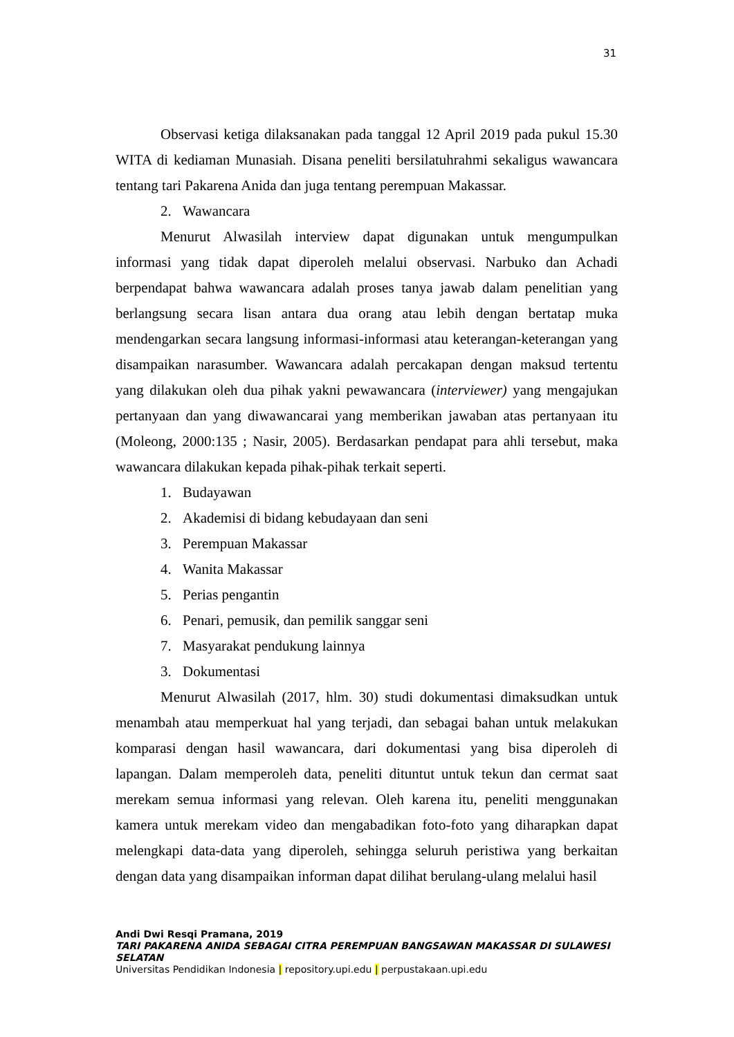31
Observasi ketiga dilaksanakan pada tanggal 12 April 2019 pada pukul 15.30 WITA di kediaman Munasiah. Disana peneliti bersilatuhrahmi sekaligus wawancara tentang tari Pakarena Anida dan juga tentang perempuan Makassar.
2. Wawancara
Menurut Alwasilah interview dapat digunakan untuk mengumpulkan informasi yang tidak dapat diperoleh melalui observasi. Narbuko dan Achadi berpendapat bahwa wawancara adalah proses tanya jawab dalam penelitian yang berlangsung secara lisan antara dua orang atau lebih dengan bertatap muka mendengarkan secara langsung informasi-informasi atau keterangan-keterangan yang disampaikan narasumber. Wawancara adalah percakapan dengan maksud tertentu yang dilakukan oleh dua pihak yakni pewawancara (interviewer) yang mengajukan pertanyaan dan yang diwawancarai yang memberikan jawaban atas pertanyaan itu (Moleong, 2000:135 ; Nasir, 2005). Berdasarkan pendapat para ahli tersebut, maka wawancara dilakukan kepada pihak-pihak terkait seperti.
1. Budayawan
2. Akademisi di bidang kebudayaan dan seni
3. Perempuan Makassar
4. Wanita Makassar
5. Perias pengantin
6. Penari, pemusik, dan pemilik sanggar seni
7. Masyarakat pendukung lainnya
3. Dokumentasi
Menurut Alwasilah (2017, hlm. 30) studi dokumentasi dimaksudkan untuk menambah atau memperkuat hal yang terjadi, dan sebagai bahan untuk melakukan komparasi dengan hasil wawancara, dari dokumentasi yang bisa diperoleh di lapangan. Dalam memperoleh data, peneliti dituntut untuk tekun dan cermat saat merekam semua informasi yang relevan. Oleh karena itu, peneliti menggunakan kamera untuk merekam video dan mengabadikan foto-foto yang diharapkan dapat melengkapi data-data yang diperoleh, sehingga seluruh peristiwa yang berkaitan dengan data yang disampaikan informan dapat dilihat berulang-ulang melalui hasil
Andi Dwi Resqi Pramana, 2019
TARI PAKARENA ANIDA SEBAGAI CITRA PEREMPUAN BANGSAWAN MAKASSAR DI SULAWESI
SELATAN
Universitas Pendidikan Indonesia | repository.upi.edu | perpustakaan.upi.edu